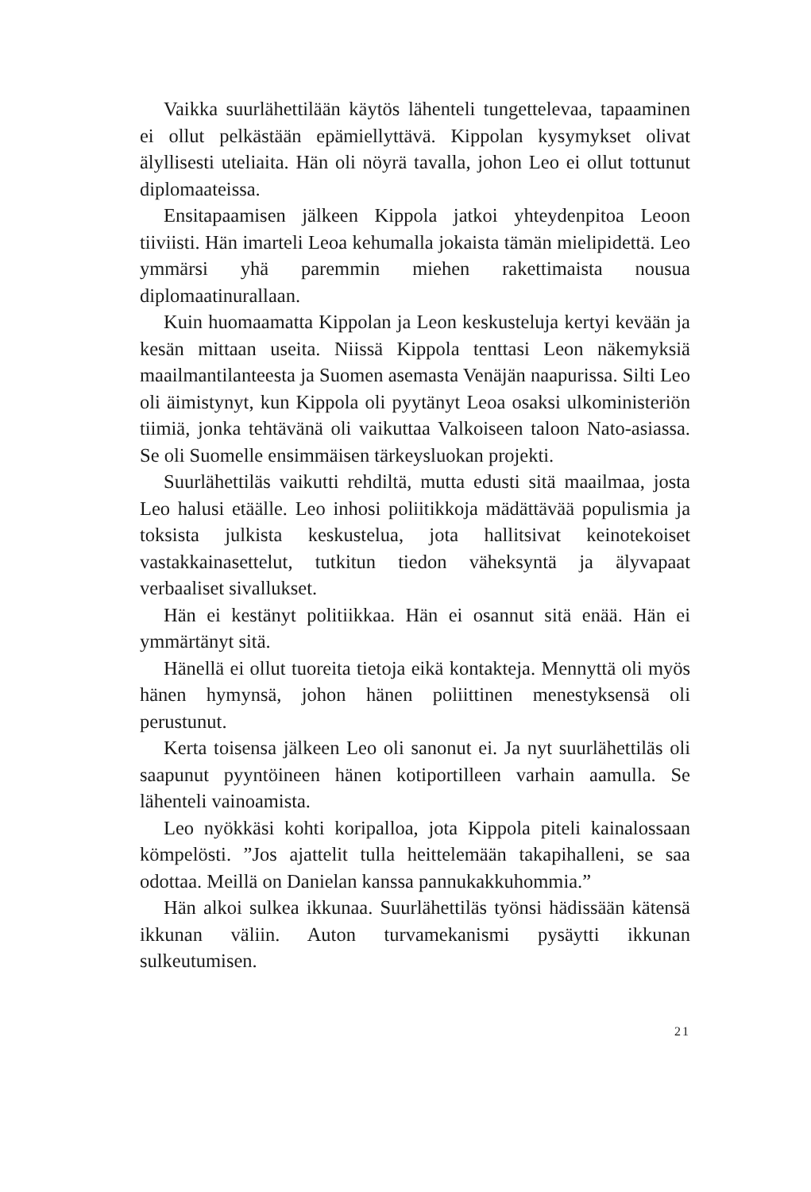Vaikka suurlähettilään käytös lähenteli tungettelevaa, tapaaminen ei ollut pelkästään epämiellyttävä. Kippolan kysymykset olivat älyllisesti uteliaita. Hän oli nöyrä tavalla, johon Leo ei ollut tottunut diplomaateissa.
Ensitapaamisen jälkeen Kippola jatkoi yhteydenpitoa Leoon tiiviisti. Hän imarteli Leoa kehumalla jokaista tämän mielipidettä. Leo ymmärsi yhä paremmin miehen rakettimaista nousua diplomaatinurallaan.
Kuin huomaamatta Kippolan ja Leon keskusteluja kertyi kevään ja kesän mittaan useita. Niissä Kippola tenttasi Leon näkemyksiä maailmantilanteesta ja Suomen asemasta Venäjän naapurissa. Silti Leo oli äimistynyt, kun Kippola oli pyytänyt Leoa osaksi ulkoministeriön tiimiä, jonka tehtävänä oli vaikuttaa Valkoiseen taloon Nato-asiassa. Se oli Suomelle ensimmäisen tärkeysluokan projekti.
Suurlähettiläs vaikutti rehdiltä, mutta edusti sitä maailmaa, josta Leo halusi etäälle. Leo inhosi poliitikkoja mädättävää populismia ja toksista julkista keskustelua, jota hallitsivat keinotekoiset vastakkainasettelut, tutkitun tiedon väheksyntä ja älyvapaat verbaaliset sivallukset.
Hän ei kestänyt politiikkaa. Hän ei osannut sitä enää. Hän ei ymmärtänyt sitä.
Hänellä ei ollut tuoreita tietoja eikä kontakteja. Mennyttä oli myös hänen hymynsä, johon hänen poliittinen menestyksensä oli perustunut.
Kerta toisensa jälkeen Leo oli sanonut ei. Ja nyt suurlähettiläs oli saapunut pyyntöineen hänen kotiportilleen varhain aamulla. Se lähenteli vainoamista.
Leo nyökkäsi kohti koripalloa, jota Kippola piteli kainalossaan kömpelösti. ”Jos ajattelit tulla heittelemään takapihalleni, se saa odottaa. Meillä on Danielan kanssa pannukakkuhommia.”
Hän alkoi sulkea ikkunaa. Suurlähettiläs työnsi hädissään kätensä ikkunan väliin. Auton turvamekanismi pysäytti ikkunan sulkeutumisen.
21